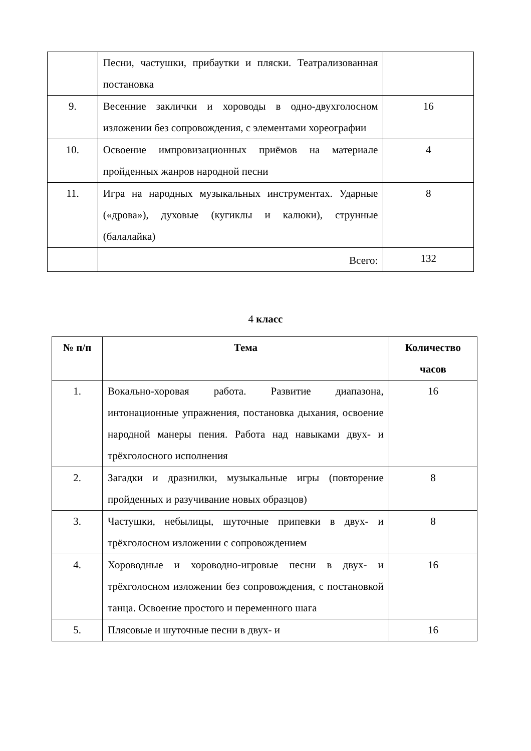| | Песни, частушки, прибаутки и пляски. Театрализованная постановка | |
| 9. | Весенние заклички и хороводы в одно-двухголосном изложении без сопровождения, с элементами хореографии | 16 |
| 10. | Освоение импровизационных приёмов на материале пройденных жанров народной песни | 4 |
| 11. | Игра на народных музыкальных инструментах. Ударные («дрова»), духовые (кугиклы и калюки), струнные (балалайка) | 8 |
| | Всего: | 132 |
4 класс
| № п/п | Тема | Количество часов |
| --- | --- | --- |
| 1. | Вокально-хоровая работа. Развитие диапазона, интонационные упражнения, постановка дыхания, освоение народной манеры пения. Работа над навыками двух- и трёхголосного исполнения | 16 |
| 2. | Загадки и дразнилки, музыкальные игры (повторение пройденных и разучивание новых образцов) | 8 |
| 3. | Частушки, небылицы, шуточные припевки в двух- и трёхголосном изложении с сопровождением | 8 |
| 4. | Хороводные и хороводно-игровые песни в двух- и трёхголосном изложении без сопровождения, с постановкой танца. Освоение простого и переменного шага | 16 |
| 5. | Плясовые и шуточные песни в двух- и | 16 |